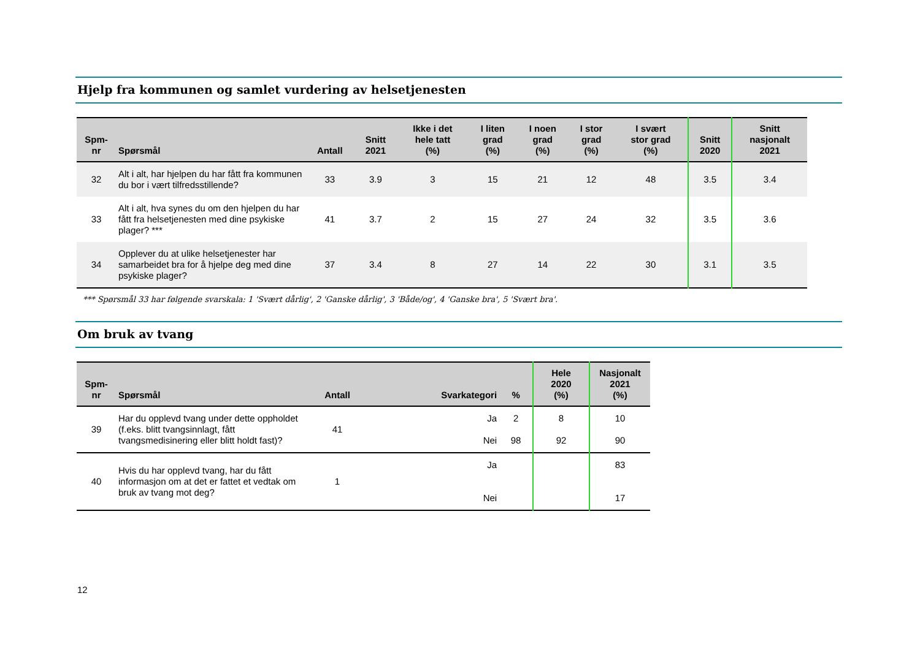Hjelp fra kommunen og samlet vurdering av helsetjenesten
| Spm- nr | Spørsmål | Antall | Snitt 2021 | Ikke i det hele tatt (%) | I liten grad (%) | I noen grad (%) | I stor grad (%) | I svært stor grad (%) | Snitt 2020 | Snitt nasjonalt 2021 |
| --- | --- | --- | --- | --- | --- | --- | --- | --- | --- | --- |
| 32 | Alt i alt, har hjelpen du har fått fra kommunen du bor i vært tilfredsstillende? | 33 | 3.9 | 3 | 15 | 21 | 12 | 48 | 3.5 | 3.4 |
| 33 | Alt i alt, hva synes du om den hjelpen du har fått fra helsetjenesten med dine psykiske plager? *** | 41 | 3.7 | 2 | 15 | 27 | 24 | 32 | 3.5 | 3.6 |
| 34 | Opplever du at ulike helsetjenester har samarbeidet bra for å hjelpe deg med dine psykiske plager? | 37 | 3.4 | 8 | 27 | 14 | 22 | 30 | 3.1 | 3.5 |
*** Spørsmål 33 har følgende svarskala: 1 'Svært dårlig', 2 'Ganske dårlig', 3 'Både/og', 4 'Ganske bra', 5 'Svært bra'.
Om bruk av tvang
| Spm- nr | Spørsmål | Antall | Svarkategori | % | Hele 2020 (%) | Nasjonalt 2021 (%) |
| --- | --- | --- | --- | --- | --- | --- |
| 39 | Har du opplevd tvang under dette oppholdet (f.eks. blitt tvangsinnlagt, fått tvangsmedisinering eller blitt holdt fast)? | 41 | Ja Nei | 2 98 | 8 92 | 10 90 |
| 40 | Hvis du har opplevd tvang, har du fått informasjon om at det er fattet et vedtak om bruk av tvang mot deg? | 1 | Ja Nei | | | 83 17 |
12